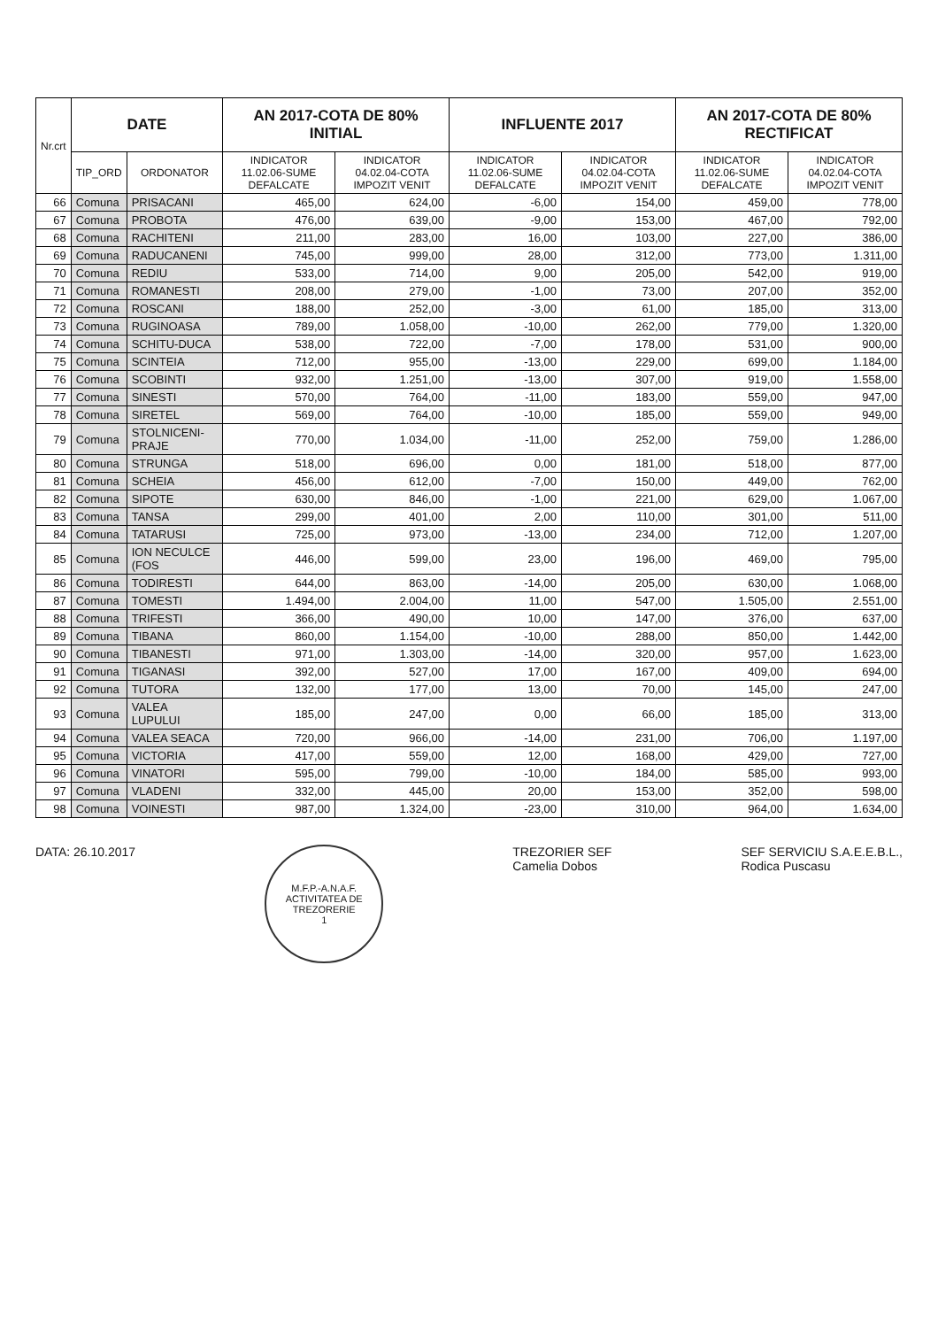| Nr.crt | DATE | | AN 2017-COTA DE 80% INITIAL | | INFLUENTE 2017 | | AN 2017-COTA DE 80% RECTIFICAT | |
| --- | --- | --- | --- | --- | --- | --- | --- | --- |
| | TIP_ORD | ORDONATOR | INDICATOR 11.02.06-SUME DEFALCATE | INDICATOR 04.02.04-COTA IMPOZIT VENIT | INDICATOR 11.02.06-SUME DEFALCATE | INDICATOR 04.02.04-COTA IMPOZIT VENIT | INDICATOR 11.02.06-SUME DEFALCATE | INDICATOR 04.02.04-COTA IMPOZIT VENIT |
| 66 | Comuna | PRISACANI | 465,00 | 624,00 | -6,00 | 154,00 | 459,00 | 778,00 |
| 67 | Comuna | PROBOTA | 476,00 | 639,00 | -9,00 | 153,00 | 467,00 | 792,00 |
| 68 | Comuna | RACHITENI | 211,00 | 283,00 | 16,00 | 103,00 | 227,00 | 386,00 |
| 69 | Comuna | RADUCANENI | 745,00 | 999,00 | 28,00 | 312,00 | 773,00 | 1.311,00 |
| 70 | Comuna | REDIU | 533,00 | 714,00 | 9,00 | 205,00 | 542,00 | 919,00 |
| 71 | Comuna | ROMANESTI | 208,00 | 279,00 | -1,00 | 73,00 | 207,00 | 352,00 |
| 72 | Comuna | ROSCANI | 188,00 | 252,00 | -3,00 | 61,00 | 185,00 | 313,00 |
| 73 | Comuna | RUGINOASA | 789,00 | 1.058,00 | -10,00 | 262,00 | 779,00 | 1.320,00 |
| 74 | Comuna | SCHITU-DUCA | 538,00 | 722,00 | -7,00 | 178,00 | 531,00 | 900,00 |
| 75 | Comuna | SCINTEIA | 712,00 | 955,00 | -13,00 | 229,00 | 699,00 | 1.184,00 |
| 76 | Comuna | SCOBINTI | 932,00 | 1.251,00 | -13,00 | 307,00 | 919,00 | 1.558,00 |
| 77 | Comuna | SINESTI | 570,00 | 764,00 | -11,00 | 183,00 | 559,00 | 947,00 |
| 78 | Comuna | SIRETEL | 569,00 | 764,00 | -10,00 | 185,00 | 559,00 | 949,00 |
| 79 | Comuna | STOLNICENI-PRAJE | 770,00 | 1.034,00 | -11,00 | 252,00 | 759,00 | 1.286,00 |
| 80 | Comuna | STRUNGA | 518,00 | 696,00 | 0,00 | 181,00 | 518,00 | 877,00 |
| 81 | Comuna | SCHEIA | 456,00 | 612,00 | -7,00 | 150,00 | 449,00 | 762,00 |
| 82 | Comuna | SIPOTE | 630,00 | 846,00 | -1,00 | 221,00 | 629,00 | 1.067,00 |
| 83 | Comuna | TANSA | 299,00 | 401,00 | 2,00 | 110,00 | 301,00 | 511,00 |
| 84 | Comuna | TATARUSI | 725,00 | 973,00 | -13,00 | 234,00 | 712,00 | 1.207,00 |
| 85 | Comuna | ION NECULCE (FOS | 446,00 | 599,00 | 23,00 | 196,00 | 469,00 | 795,00 |
| 86 | Comuna | TODIRESTI | 644,00 | 863,00 | -14,00 | 205,00 | 630,00 | 1.068,00 |
| 87 | Comuna | TOMESTI | 1.494,00 | 2.004,00 | 11,00 | 547,00 | 1.505,00 | 2.551,00 |
| 88 | Comuna | TRIFESTI | 366,00 | 490,00 | 10,00 | 147,00 | 376,00 | 637,00 |
| 89 | Comuna | TIBANA | 860,00 | 1.154,00 | -10,00 | 288,00 | 850,00 | 1.442,00 |
| 90 | Comuna | TIBANESTI | 971,00 | 1.303,00 | -14,00 | 320,00 | 957,00 | 1.623,00 |
| 91 | Comuna | TIGANASI | 392,00 | 527,00 | 17,00 | 167,00 | 409,00 | 694,00 |
| 92 | Comuna | TUTORA | 132,00 | 177,00 | 13,00 | 70,00 | 145,00 | 247,00 |
| 93 | Comuna | VALEA LUPULUI | 185,00 | 247,00 | 0,00 | 66,00 | 185,00 | 313,00 |
| 94 | Comuna | VALEA SEACA | 720,00 | 966,00 | -14,00 | 231,00 | 706,00 | 1.197,00 |
| 95 | Comuna | VICTORIA | 417,00 | 559,00 | 12,00 | 168,00 | 429,00 | 727,00 |
| 96 | Comuna | VINATORI | 595,00 | 799,00 | -10,00 | 184,00 | 585,00 | 993,00 |
| 97 | Comuna | VLADENI | 332,00 | 445,00 | 20,00 | 153,00 | 352,00 | 598,00 |
| 98 | Comuna | VOINESTI | 987,00 | 1.324,00 | -23,00 | 310,00 | 964,00 | 1.634,00 |
DATA: 26.10.2017
M.F.P.-A.N.A.F.
ACTIVITATEA DE TREZORERIE
1
TREZORIER SEF
Camelia Dobos
SEF SERVICIU S.A.E.E.B.L.,
Rodica Puscasu